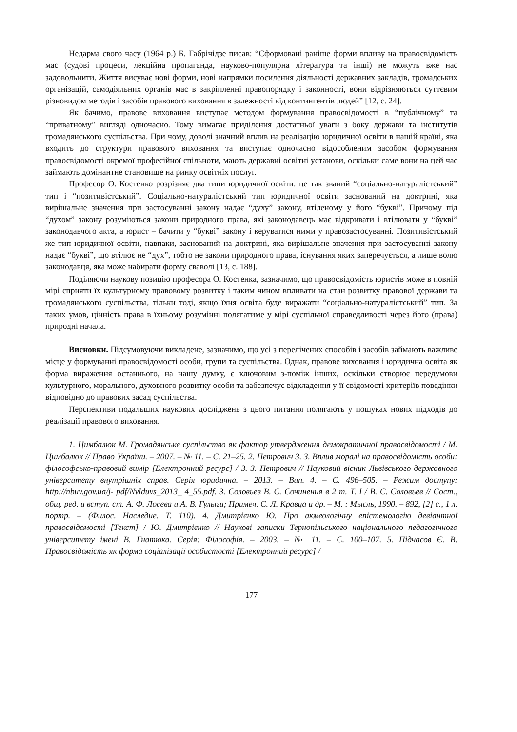Недарма свого часу (1964 р.) Б. Габрічідзе писав: “Сформовані раніше форми впливу на правосвідомість мас (судові процеси, лекційна пропаганда, науково-популярна література та інші) не можуть вже нас задовольнити. Життя висуває нові форми, нові напрямки посилення діяльності державних закладів, громадських організацій, самодіяльних органів мас в закріпленні правопорядку і законності, вони відрізняються суттєвим різновидом методів і засобів правового виховання в залежності від контингентів людей” [12, с. 24].
Як бачимо, правове виховання виступає методом формування правосвідомості в “публічному” та “приватному” вигляді одночасно. Тому вимагає приділення достатньої уваги з боку держави та інститутів громадянського суспільства. При чому, доволі значний вплив на реалізацію юридичної освіти в нашій країні, яка входить до структури правового виховання та виступає одночасно відособленим засобом формування правосвідомості окремої професійної спільноти, мають державні освітні установи, оскільки саме вони на цей час займають домінантне становище на ринку освітніх послуг.
Професор О. Костенко розрізняє два типи юридичної освіти: це так званий “соціально-натуралістський” тип і “позитивістський”. Соціально-натуралістський тип юридичної освіти заснований на доктрині, яка вирішальне значення при застосуванні закону надає “духу” закону, втіленому у його “букві”. Причому під “духом” закону розуміються закони природного права, які законодавець має відкривати і втілювати у “букві” законодавчого акта, а юрист – бачити у “букві” закону і керуватися ними у правозастосуванні. Позитивістський же тип юридичної освіти, навпаки, заснований на доктрині, яка вирішальне значення при застосуванні закону надає “букві”, що втілює не “дух”, тобто не закони природного права, існування яких заперечується, а лише волю законодавця, яка може набирати форму сваволі [13, с. 188].
Поділяючи наукову позицію професора О. Костенка, зазначимо, що правосвідомість юристів може в повній мірі сприяти їх культурному правовому розвитку і таким чином впливати на стан розвитку правової держави та громадянського суспільства, тільки тоді, якщо їхня освіта буде виражати “соціально-натуралістський” тип. За таких умов, цінність права в їхньому розумінні полягатиме у мірі суспільної справедливості через його (права) природні начала.
Висновки. Підсумовуючи викладене, зазначимо, що усі з перелічених способів і засобів займають важливе місце у формуванні правосвідомості особи, групи та суспільства. Однак, правове виховання і юридична освіта як форма вираження останнього, на нашу думку, є ключовим з-поміж інших, оскільки створює передумови культурного, морального, духовного розвитку особи та забезпечує відкладення у її свідомості критеріїв поведінки відповідно до правових засад суспільства.
Перспективи подальших наукових досліджень з цього питання полягають у пошуках нових підходів до реалізації правового виховання.
1. Цимбалюк М. Громадянське суспільство як фактор утвердження демократичної правосвідомості / М. Цимбалюк // Право України. – 2007. – № 11. – С. 21–25. 2. Петрович З. З. Вплив моралі на правосвідомість особи: філософсько-правовий вимір [Електронний ресурс] / З. З. Петрович // Науковий вісник Львівського державного університету внутрішніх справ. Серія юридична. – 2013. – Вип. 4. – С. 496–505. – Режим доступу: http://nbuv.gov.ua/j- pdf/Nvlduvs_2013_ 4_55.pdf. 3. Соловьев В. С. Сочинения в 2 т. Т. I / В. С. Соловьев // Сост., общ. ред. и вступ. ст. А. Ф. Лосева и А. В. Гулыги; Примеч. С. Л. Кравца и др. – М. : Мысль, 1990. – 892, [2] с., 1 л. портр. – (Филос. Наследие. Т. 110). 4. Дмитрієнко Ю. Про акмеологічну епістемологію девіантної правосвідомості [Текст] / Ю. Дмитрієнко // Наукові записки Тернопільського національного педагогічного університету імені В. Гнатюка. Серія: Філософія. – 2003. – № 11. – С. 100–107. 5. Підчасов Є. В. Правосвідомість як форма соціалізації особистості [Електронний ресурс] /
177